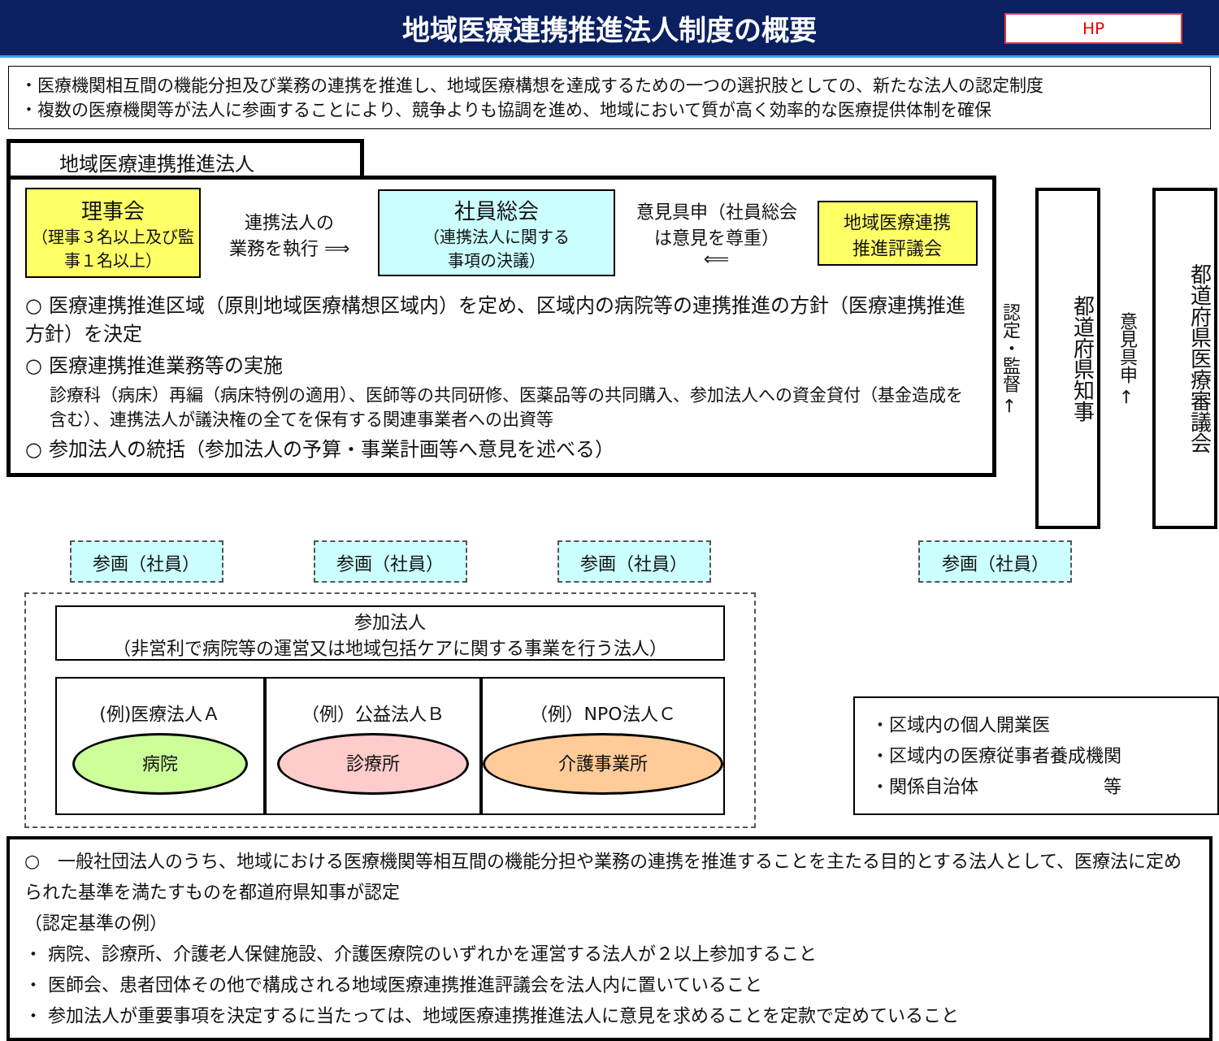地域医療連携推進法人制度の概要
HP
・医療機関相互間の機能分担及び業務の連携を推進し、地域医療構想を達成するための一つの選択肢としての、新たな法人の認定制度
・複数の医療機関等が法人に参画することにより、競争よりも協調を進め、地域において質が高く効率的な医療提供体制を確保
地域医療連携推進法人
理事会
（理事３名以上及び監事１名以上）
連携法人の
業務を執行 ⟹
社員総会
（連携法人に関する
事項の決議）
意見具申（社員総会は意見を尊重）
⟸
地域医療連携
推進評議会
○ 医療連携推進区域（原則地域医療構想区域内）を定め、区域内の病院等の連携推進の方針（医療連携推進方針）を決定
○ 医療連携推進業務等の実施
診療科（病床）再編（病床特例の適用）、医師等の共同研修、医薬品等の共同購入、参加法人への資金貸付（基金造成を含む）、連携法人が議決権の全てを保有する関連事業者への出資等
○ 参加法人の統括（参加法人の予算・事業計画等へ意見を述べる）
認定・監督 ←
都道府県知事
意見具申 ←
都道府県医療審議会
参画（社員） 参画（社員） 参画（社員）
参加法人
（非営利で病院等の運営又は地域包括ケアに関する事業を行う法人）
(例)医療法人Ａ
病院
（例）公益法人Ｂ
診療所
（例）NPO法人Ｃ
介護事業所
参画（社員）
・区域内の個人開業医
・区域内の医療従事者養成機関
・関係自治体　　　　　　　等
○　一般社団法人のうち、地域における医療機関等相互間の機能分担や業務の連携を推進することを主たる目的とする法人として、医療法に定められた基準を満たすものを都道府県知事が認定
（認定基準の例）
・ 病院、診療所、介護老人保健施設、介護医療院のいずれかを運営する法人が２以上参加すること
・ 医師会、患者団体その他で構成される地域医療連携推進評議会を法人内に置いていること
・ 参加法人が重要事項を決定するに当たっては、地域医療連携推進法人に意見を求めることを定款で定めていること